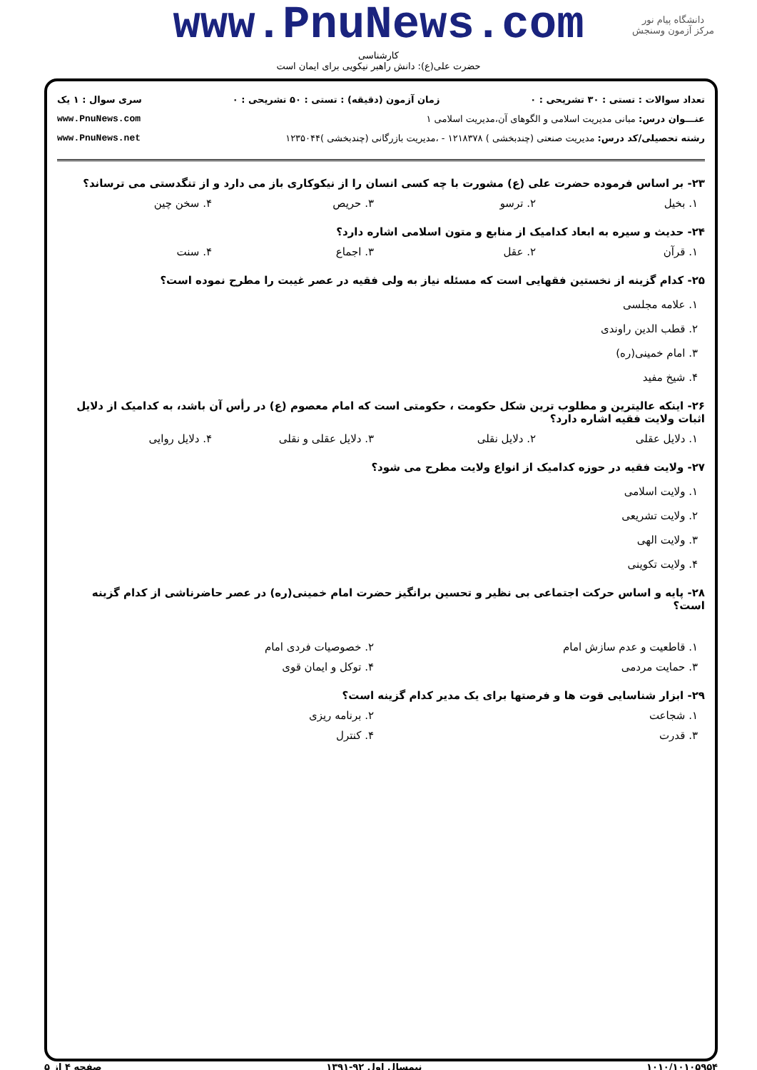دانشگاه پیام نور
مرکز آزمون وسنجش
www.PnuNews.com
کارشناسی
حضرت علی(ع): دانش راهبر نیکویی برای ایمان است
تعداد سوالات : تستی : ۳۰ تشریحی : ۰ زمان آزمون (دقیقه) : تستی : ۵۰ تشریحی : ۰ سری سوال : ۱ یک
عنـــوان درس: مبانی مدیریت اسلامی و الگوهای آن،مدیریت اسلامی ۱ www.PnuNews.com
رشته تحصیلی/کد درس: مدیریت صنعتی (چندبخشی ) ۱۲۱۸۳۷۸ - ،مدیریت بازرگانی (چندبخشی )۱۲۳۵۰۴۴ www.PnuNews.net
۲۳- بر اساس فرموده حضرت علی (ع) مشورت با چه کسی انسان را از نیکوکاری باز می دارد و از تنگدستی می ترساند؟
۱. بخیل ۲. ترسو ۳. حریص ۴. سخن چین
۲۴- حدیث و سیره به ابعاد کدامیک از منابع و متون اسلامی اشاره دارد؟
۱. قرآن ۲. عقل ۳. اجماع ۴. سنت
۲۵- کدام گزینه از نخستین فقهایی است که مسئله نیاز به ولی فقیه در عصر غیبت را مطرح نموده است؟
۱. علامه مجلسی
۲. قطب الدین راوندی
۳. امام خمینی(ره)
۴. شیخ مفید
۲۶- اینکه عالیترین و مطلوب ترین شکل حکومت ، حکومتی است که امام معصوم (ع) در رأس آن باشد، به کدامیک از دلایل اثبات ولایت فقیه اشاره دارد؟
۱. دلایل عقلی ۲. دلایل نقلی ۳. دلایل عقلی و نقلی ۴. دلایل روایی
۲۷- ولایت فقیه در حوزه کدامیک از انواع ولایت مطرح می شود؟
۱. ولایت اسلامی
۲. ولایت تشریعی
۳. ولایت الهی
۴. ولایت تکوینی
۲۸- پایه و اساس حرکت اجتماعی بی نظیر و تحسین برانگیز حضرت امام خمینی(ره) در عصر حاضرناشی از کدام گزینه است؟
۱. قاطعیت و عدم سازش امام ۲. خصوصیات فردی امام
۳. حمایت مردمی ۴. توکل و ایمان قوی
۲۹- ابزار شناسایی قوت ها و فرصتها برای یک مدیر کدام گزینه است؟
۱. شجاعت ۲. برنامه ریزی
۳. قدرت ۴. کنترل
۱۰۱۰/۱۰۱۰۵۹۵۴ نیمسال اول ۹۲-۱۳۹۱ صفحه ۴ از ۵